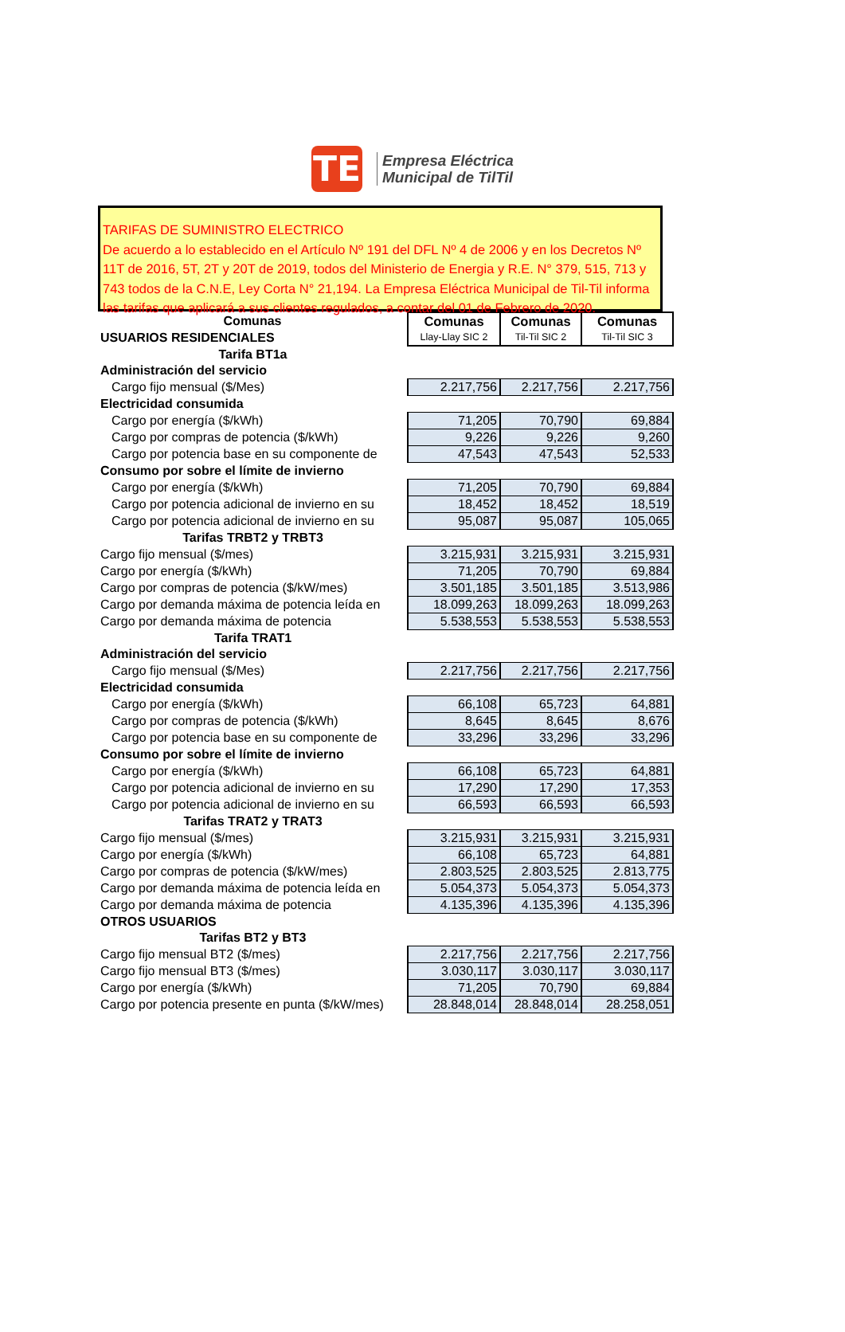TE
Empresa Eléctrica
Municipal de TilTil
TARIFAS DE SUMINISTRO ELECTRICO
De acuerdo a lo establecido en el Artículo Nº 191 del DFL Nº 4 de 2006 y en los Decretos Nº 11T de 2016, 5T, 2T y 20T de 2019, todos del Ministerio de Energia y R.E. N° 379, 515, 713 y 743 todos de la C.N.E, Ley Corta N° 21,194. La Empresa Eléctrica Municipal de Til-Til informa las tarifas que aplicará a sus clientes regulados, a contar del 01 de Febrero de 2020.
| Comunas | Comunas | Comunas | Comunas |
| USUARIOS RESIDENCIALES | Llay-Llay SIC 2 | Til-Til SIC 2 | Til-Til SIC 3 |
| Tarifa BT1a | | | |
| Administración del servicio | | | |
| Cargo fijo mensual ($/Mes) | 2.217,756 | 2.217,756 | 2.217,756 |
| Electricidad consumida | | | |
| Cargo por energía ($/kWh) | 71,205 | 70,790 | 69,884 |
| Cargo por compras de potencia ($/kWh) | 9,226 | 9,226 | 9,260 |
| Cargo por potencia base en su componente de | 47,543 | 47,543 | 52,533 |
| Consumo por sobre el límite de invierno | | | |
| Cargo por energía ($/kWh) | 71,205 | 70,790 | 69,884 |
| Cargo por potencia adicional de invierno en su | 18,452 | 18,452 | 18,519 |
| Cargo por potencia adicional de invierno en su | 95,087 | 95,087 | 105,065 |
| Tarifas TRBT2 y TRBT3 | | | |
| Cargo fijo mensual ($/mes) | 3.215,931 | 3.215,931 | 3.215,931 |
| Cargo por energía ($/kWh) | 71,205 | 70,790 | 69,884 |
| Cargo por compras de potencia ($/kW/mes) | 3.501,185 | 3.501,185 | 3.513,986 |
| Cargo por demanda máxima de potencia leída en | 18.099,263 | 18.099,263 | 18.099,263 |
| Cargo por demanda máxima de potencia | 5.538,553 | 5.538,553 | 5.538,553 |
| Tarifa TRAT1 | | | |
| Administración del servicio | | | |
| Cargo fijo mensual ($/Mes) | 2.217,756 | 2.217,756 | 2.217,756 |
| Electricidad consumida | | | |
| Cargo por energía ($/kWh) | 66,108 | 65,723 | 64,881 |
| Cargo por compras de potencia ($/kWh) | 8,645 | 8,645 | 8,676 |
| Cargo por potencia base en su componente de | 33,296 | 33,296 | 33,296 |
| Consumo por sobre el límite de invierno | | | |
| Cargo por energía ($/kWh) | 66,108 | 65,723 | 64,881 |
| Cargo por potencia adicional de invierno en su | 17,290 | 17,290 | 17,353 |
| Cargo por potencia adicional de invierno en su | 66,593 | 66,593 | 66,593 |
| Tarifas TRAT2 y TRAT3 | | | |
| Cargo fijo mensual ($/mes) | 3.215,931 | 3.215,931 | 3.215,931 |
| Cargo por energía ($/kWh) | 66,108 | 65,723 | 64,881 |
| Cargo por compras de potencia ($/kW/mes) | 2.803,525 | 2.803,525 | 2.813,775 |
| Cargo por demanda máxima de potencia leída en | 5.054,373 | 5.054,373 | 5.054,373 |
| Cargo por demanda máxima de potencia | 4.135,396 | 4.135,396 | 4.135,396 |
| OTROS USUARIOS | | | |
| Tarifas BT2 y BT3 | | | |
| Cargo fijo mensual BT2 ($/mes) | 2.217,756 | 2.217,756 | 2.217,756 |
| Cargo fijo mensual BT3 ($/mes) | 3.030,117 | 3.030,117 | 3.030,117 |
| Cargo por energía ($/kWh) | 71,205 | 70,790 | 69,884 |
| Cargo por potencia presente en punta ($/kW/mes) | 28.848,014 | 28.848,014 | 28.258,051 |